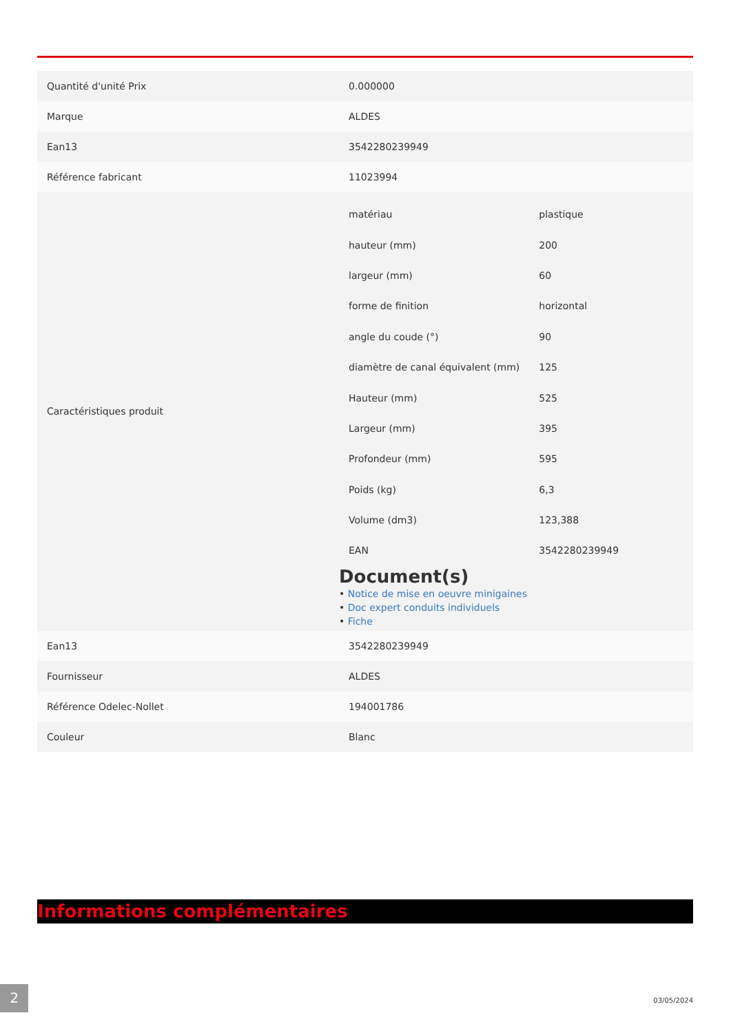| Quantité d'unité Prix | 0.000000 |
| Marque | ALDES |
| Ean13 | 3542280239949 |
| Référence fabricant | 11023994 |
| Caractéristiques produit | / matériau / plastique / / hauteur (mm) / 200 / / largeur (mm) / 60 / / forme de finition / horizontal / / angle du coude (°) / 90 / / diamètre de canal équivalent (mm) / 125 / / Hauteur (mm) / 525 / / Largeur (mm) / 395 / / Profondeur (mm) / 595 / / Poids (kg) / 6,3 / / Volume (dm3) / 123,388 / / EAN / 3542280239949 / Document(s) • Notice de mise en oeuvre minigaines • Doc expert conduits individuels • Fiche |
| Ean13 | 3542280239949 |
| Fournisseur | ALDES |
| Référence Odelec-Nollet | 194001786 |
| Couleur | Blanc |
Informations complémentaires
2
03/05/2024